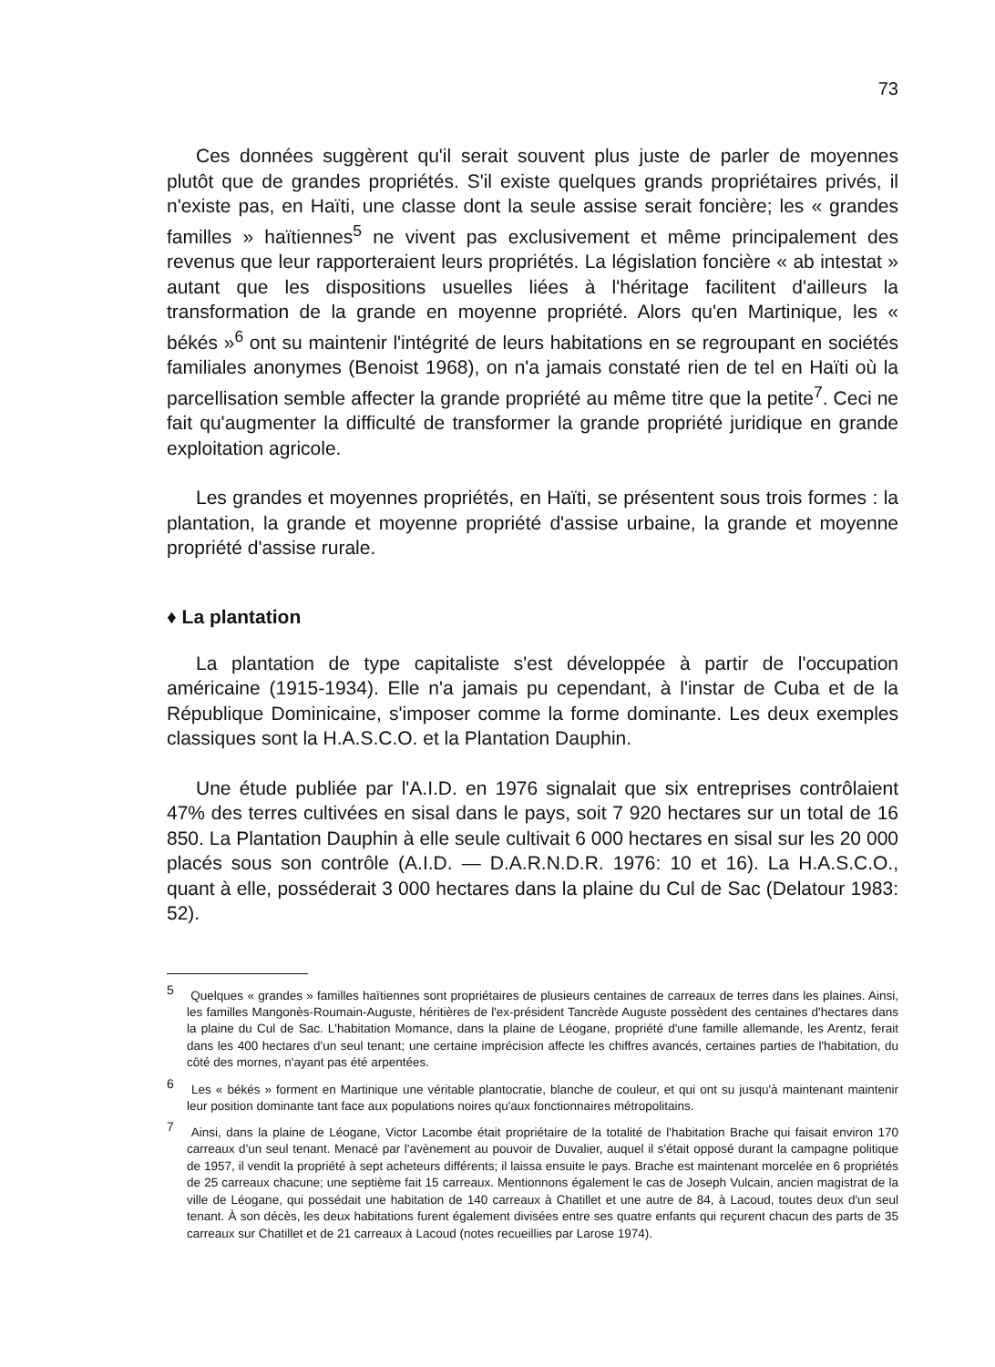73
Ces données suggèrent qu'il serait souvent plus juste de parler de moyennes plutôt que de grandes propriétés. S'il existe quelques grands propriétaires privés, il n'existe pas, en Haïti, une classe dont la seule assise serait foncière; les « grandes familles » haïtiennes<sup>5</sup> ne vivent pas exclusivement et même principalement des revenus que leur rapporteraient leurs propriétés. La législation foncière « ab intestat » autant que les dispositions usuelles liées à l'héritage facilitent d'ailleurs la transformation de la grande en moyenne propriété. Alors qu'en Martinique, les « békés »<sup>6</sup> ont su maintenir l'intégrité de leurs habitations en se regroupant en sociétés familiales anonymes (Benoist 1968), on n'a jamais constaté rien de tel en Haïti où la parcellisation semble affecter la grande propriété au même titre que la petite<sup>7</sup>. Ceci ne fait qu'augmenter la difficulté de transformer la grande propriété juridique en grande exploitation agricole.
Les grandes et moyennes propriétés, en Haïti, se présentent sous trois formes : la plantation, la grande et moyenne propriété d'assise urbaine, la grande et moyenne propriété d'assise rurale.
♦ La plantation
La plantation de type capitaliste s'est développée à partir de l'occupation américaine (1915-1934). Elle n'a jamais pu cependant, à l'instar de Cuba et de la République Dominicaine, s'imposer comme la forme dominante. Les deux exemples classiques sont la H.A.S.C.O. et la Plantation Dauphin.
Une étude publiée par l'A.I.D. en 1976 signalait que six entreprises contrôlaient 47% des terres cultivées en sisal dans le pays, soit 7 920 hectares sur un total de 16 850. La Plantation Dauphin à elle seule cultivait 6 000 hectares en sisal sur les 20 000 placés sous son contrôle (A.I.D. — D.A.R.N.D.R. 1976: 10 et 16). La H.A.S.C.O., quant à elle, posséderait 3 000 hectares dans la plaine du Cul de Sac (Delatour 1983: 52).
<sup>5</sup> Quelques « grandes » familles haïtiennes sont propriétaires de plusieurs centaines de carreaux de terres dans les plaines. Ainsi, les familles Mangonès-Roumain-Auguste, héritières de l'ex-président Tancrède Auguste possèdent des centaines d'hectares dans la plaine du Cul de Sac. L'habitation Momance, dans la plaine de Léogane, propriété d'une famille allemande, les Arentz, ferait dans les 400 hectares d'un seul tenant; une certaine imprécision affecte les chiffres avancés, certaines parties de l'habitation, du côté des mornes, n'ayant pas été arpentées.
<sup>6</sup> Les « békés » forment en Martinique une véritable plantocratie, blanche de couleur, et qui ont su jusqu'à maintenant maintenir leur position dominante tant face aux populations noires qu'aux fonctionnaires métropolitains.
<sup>7</sup> Ainsi, dans la plaine de Léogane, Victor Lacombe était propriétaire de la totalité de l'habitation Brache qui faisait environ 170 carreaux d'un seul tenant. Menacé par l'avènement au pouvoir de Duvalier, auquel il s'était opposé durant la campagne politique de 1957, il vendit la propriété à sept acheteurs différents; il laissa ensuite le pays. Brache est maintenant morcelée en 6 propriétés de 25 carreaux chacune; une septième fait 15 carreaux. Mentionnons également le cas de Joseph Vulcain, ancien magistrat de la ville de Léogane, qui possédait une habitation de 140 carreaux à Chatillet et une autre de 84, à Lacoud, toutes deux d'un seul tenant. À son décès, les deux habitations furent également divisées entre ses quatre enfants qui reçurent chacun des parts de 35 carreaux sur Chatillet et de 21 carreaux à Lacoud (notes recueillies par Larose 1974).